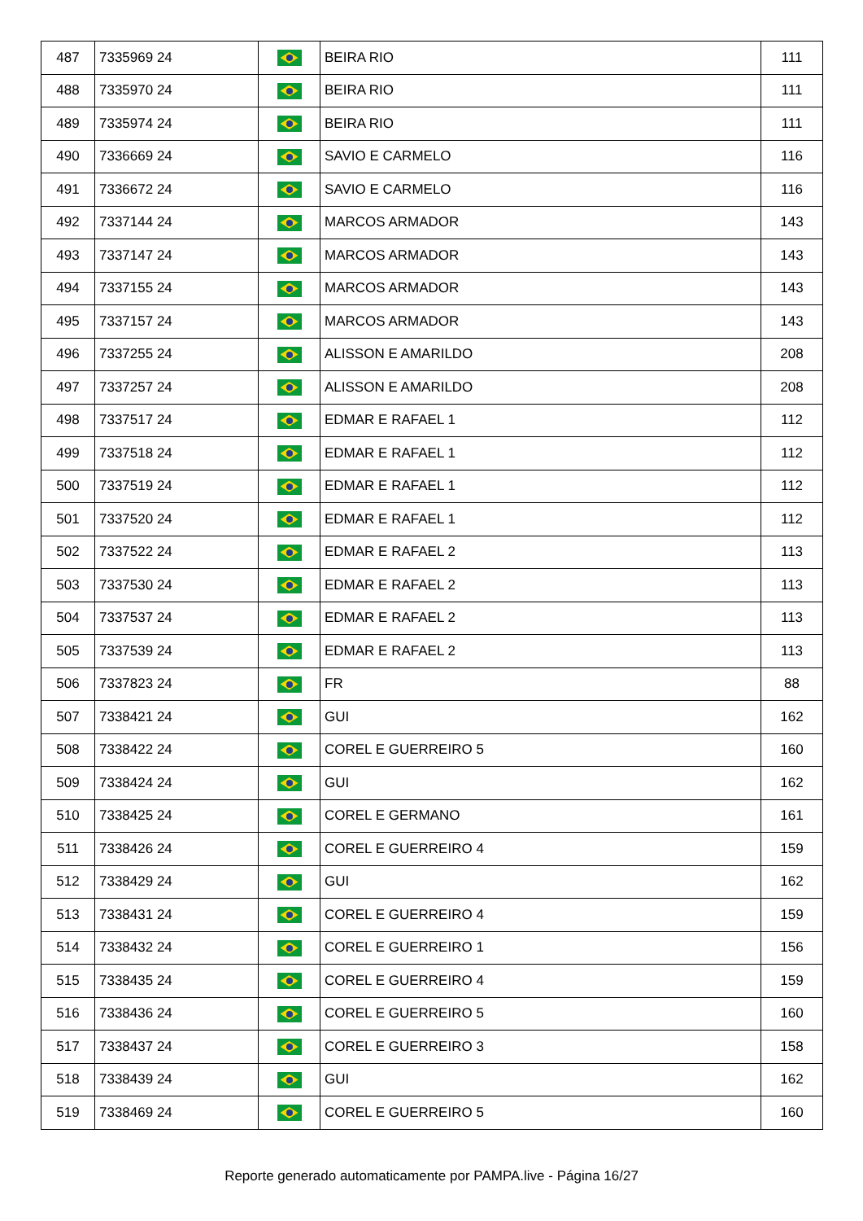| 487 | 7335969 24 | | BEIRA RIO | 111 |
| 488 | 7335970 24 | | BEIRA RIO | 111 |
| 489 | 7335974 24 | | BEIRA RIO | 111 |
| 490 | 7336669 24 | | SAVIO E CARMELO | 116 |
| 491 | 7336672 24 | | SAVIO E CARMELO | 116 |
| 492 | 7337144 24 | | MARCOS ARMADOR | 143 |
| 493 | 7337147 24 | | MARCOS ARMADOR | 143 |
| 494 | 7337155 24 | | MARCOS ARMADOR | 143 |
| 495 | 7337157 24 | | MARCOS ARMADOR | 143 |
| 496 | 7337255 24 | | ALISSON E AMARILDO | 208 |
| 497 | 7337257 24 | | ALISSON E AMARILDO | 208 |
| 498 | 7337517 24 | | EDMAR E RAFAEL 1 | 112 |
| 499 | 7337518 24 | | EDMAR E RAFAEL 1 | 112 |
| 500 | 7337519 24 | | EDMAR E RAFAEL 1 | 112 |
| 501 | 7337520 24 | | EDMAR E RAFAEL 1 | 112 |
| 502 | 7337522 24 | | EDMAR E RAFAEL 2 | 113 |
| 503 | 7337530 24 | | EDMAR E RAFAEL 2 | 113 |
| 504 | 7337537 24 | | EDMAR E RAFAEL 2 | 113 |
| 505 | 7337539 24 | | EDMAR E RAFAEL 2 | 113 |
| 506 | 7337823 24 | | FR | 88 |
| 507 | 7338421 24 | | GUI | 162 |
| 508 | 7338422 24 | | COREL E GUERREIRO 5 | 160 |
| 509 | 7338424 24 | | GUI | 162 |
| 510 | 7338425 24 | | COREL E GERMANO | 161 |
| 511 | 7338426 24 | | COREL E GUERREIRO 4 | 159 |
| 512 | 7338429 24 | | GUI | 162 |
| 513 | 7338431 24 | | COREL E GUERREIRO 4 | 159 |
| 514 | 7338432 24 | | COREL E GUERREIRO 1 | 156 |
| 515 | 7338435 24 | | COREL E GUERREIRO 4 | 159 |
| 516 | 7338436 24 | | COREL E GUERREIRO 5 | 160 |
| 517 | 7338437 24 | | COREL E GUERREIRO 3 | 158 |
| 518 | 7338439 24 | | GUI | 162 |
| 519 | 7338469 24 | | COREL E GUERREIRO 5 | 160 |
Reporte generado automaticamente por PAMPA.live - Página 16/27